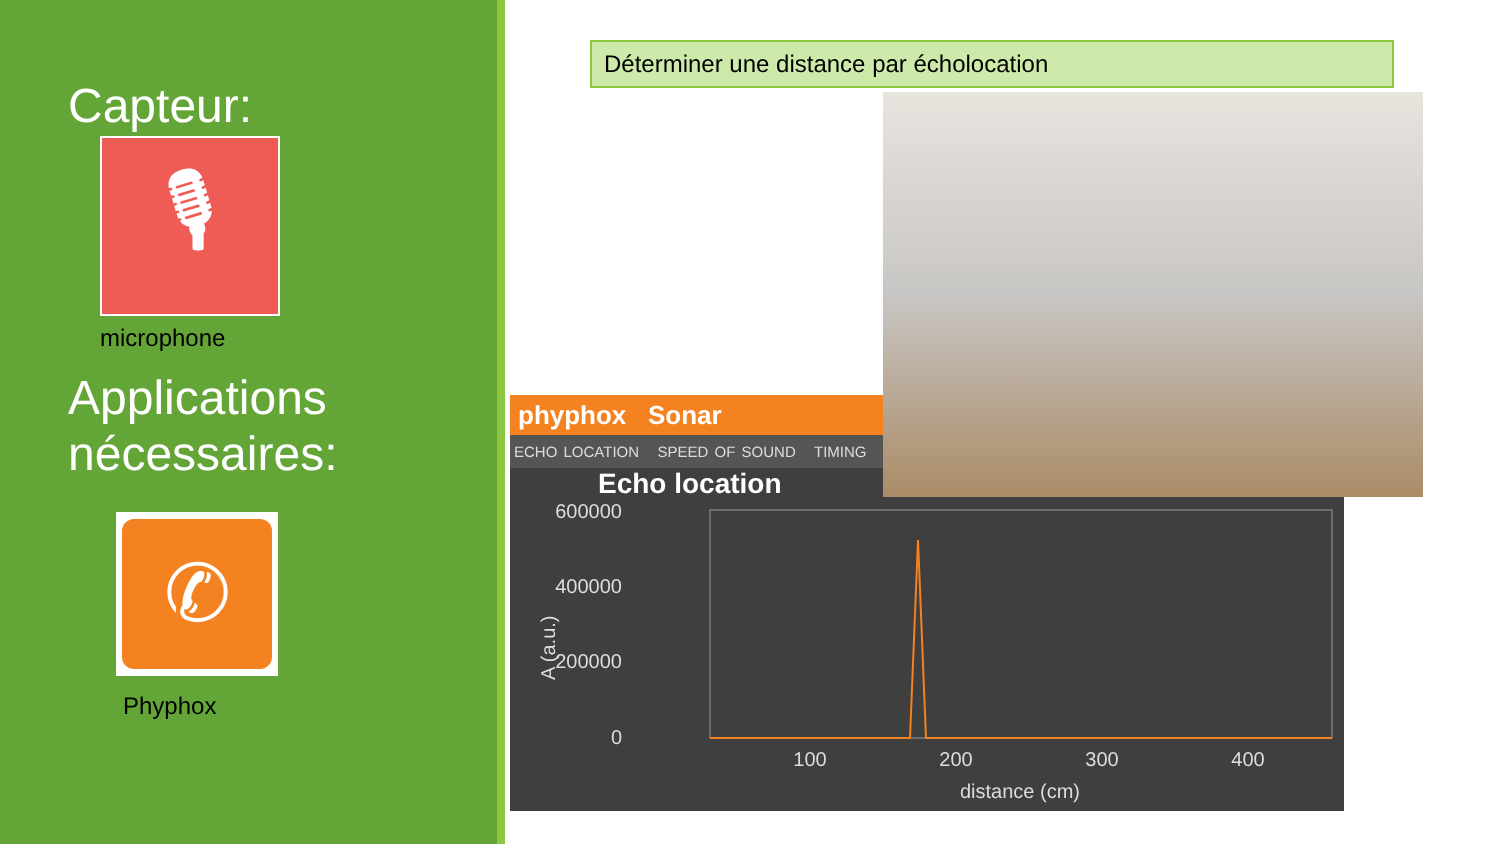Capteur:
🎙
microphone
Applications nécessaires:
✆
Phyphox
Déterminer une distance par écholocation
phyphox Sonar
ECHO LOCATION SPEED OF SOUND TIMING
Echo location
600000
400000
200000
0
100
200
300
400
distance (cm)
A (a.u.)